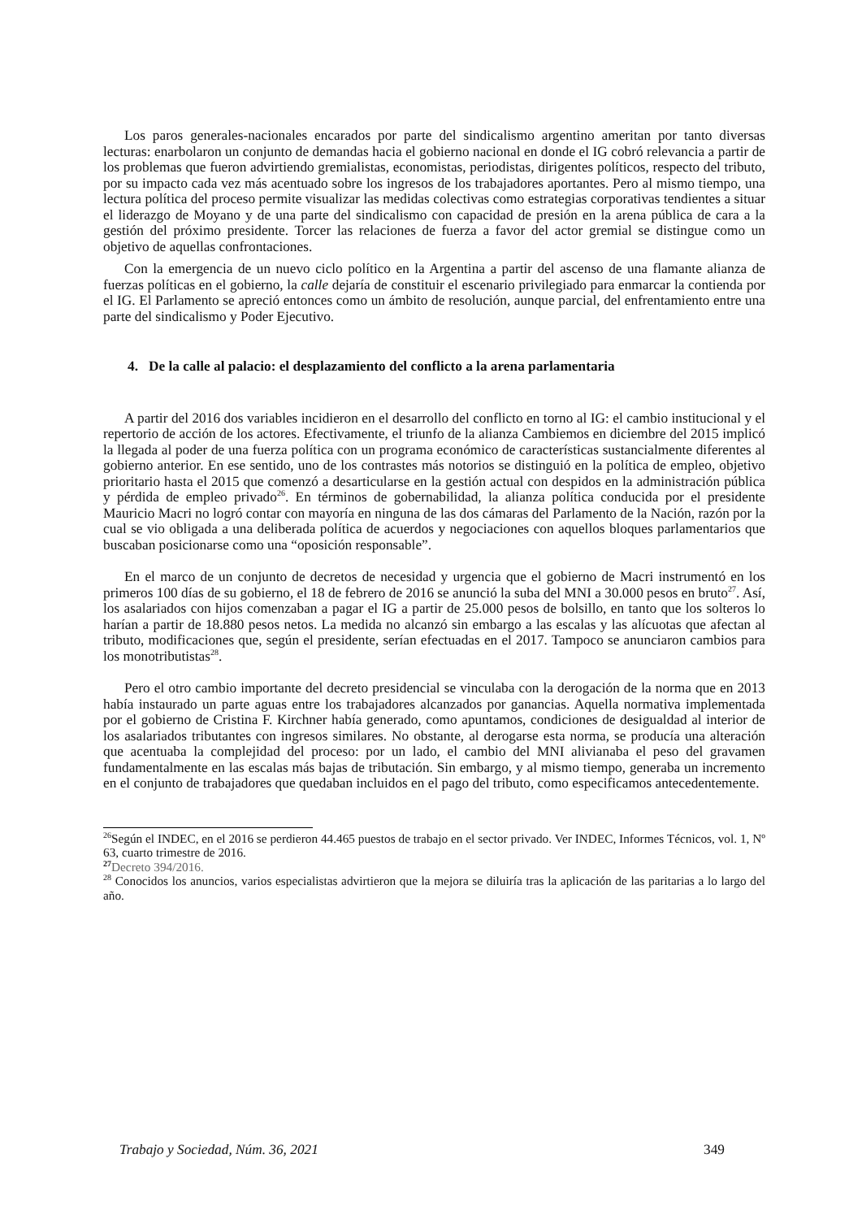Los paros generales-nacionales encarados por parte del sindicalismo argentino ameritan por tanto diversas lecturas: enarbolaron un conjunto de demandas hacia el gobierno nacional en donde el IG cobró relevancia a partir de los problemas que fueron advirtiendo gremialistas, economistas, periodistas, dirigentes políticos, respecto del tributo, por su impacto cada vez más acentuado sobre los ingresos de los trabajadores aportantes. Pero al mismo tiempo, una lectura política del proceso permite visualizar las medidas colectivas como estrategias corporativas tendientes a situar el liderazgo de Moyano y de una parte del sindicalismo con capacidad de presión en la arena pública de cara a la gestión del próximo presidente. Torcer las relaciones de fuerza a favor del actor gremial se distingue como un objetivo de aquellas confrontaciones.
Con la emergencia de un nuevo ciclo político en la Argentina a partir del ascenso de una flamante alianza de fuerzas políticas en el gobierno, la calle dejaría de constituir el escenario privilegiado para enmarcar la contienda por el IG. El Parlamento se apreció entonces como un ámbito de resolución, aunque parcial, del enfrentamiento entre una parte del sindicalismo y Poder Ejecutivo.
4. De la calle al palacio: el desplazamiento del conflicto a la arena parlamentaria
A partir del 2016 dos variables incidieron en el desarrollo del conflicto en torno al IG: el cambio institucional y el repertorio de acción de los actores. Efectivamente, el triunfo de la alianza Cambiemos en diciembre del 2015 implicó la llegada al poder de una fuerza política con un programa económico de características sustancialmente diferentes al gobierno anterior. En ese sentido, uno de los contrastes más notorios se distinguió en la política de empleo, objetivo prioritario hasta el 2015 que comenzó a desarticularse en la gestión actual con despidos en la administración pública y pérdida de empleo privado<sup>26</sup>. En términos de gobernabilidad, la alianza política conducida por el presidente Mauricio Macri no logró contar con mayoría en ninguna de las dos cámaras del Parlamento de la Nación, razón por la cual se vio obligada a una deliberada política de acuerdos y negociaciones con aquellos bloques parlamentarios que buscaban posicionarse como una “oposición responsable”.
En el marco de un conjunto de decretos de necesidad y urgencia que el gobierno de Macri instrumentó en los primeros 100 días de su gobierno, el 18 de febrero de 2016 se anunció la suba del MNI a 30.000 pesos en bruto<sup>27</sup>. Así, los asalariados con hijos comenzaban a pagar el IG a partir de 25.000 pesos de bolsillo, en tanto que los solteros lo harían a partir de 18.880 pesos netos. La medida no alcanzó sin embargo a las escalas y las alícuotas que afectan al tributo, modificaciones que, según el presidente, serían efectuadas en el 2017. Tampoco se anunciaron cambios para los monotributistas<sup>28</sup>.
Pero el otro cambio importante del decreto presidencial se vinculaba con la derogación de la norma que en 2013 había instaurado un parte aguas entre los trabajadores alcanzados por ganancias. Aquella normativa implementada por el gobierno de Cristina F. Kirchner había generado, como apuntamos, condiciones de desigualdad al interior de los asalariados tributantes con ingresos similares. No obstante, al derogarse esta norma, se producía una alteración que acentuaba la complejidad del proceso: por un lado, el cambio del MNI alivianaba el peso del gravamen fundamentalmente en las escalas más bajas de tributación. Sin embargo, y al mismo tiempo, generaba un incremento en el conjunto de trabajadores que quedaban incluidos en el pago del tributo, como especificamos antecedentemente.
<sup>26</sup> Según el INDEC, en el 2016 se perdieron 44.465 puestos de trabajo en el sector privado. Ver INDEC, Informes Técnicos, vol. 1, Nº 63, cuarto trimestre de 2016.
<sup>27</sup> Decreto 394/2016.
<sup>28</sup> Conocidos los anuncios, varios especialistas advirtieron que la mejora se diluiría tras la aplicación de las paritarias a lo largo del año.
Trabajo y Sociedad, Núm. 36, 2021 349